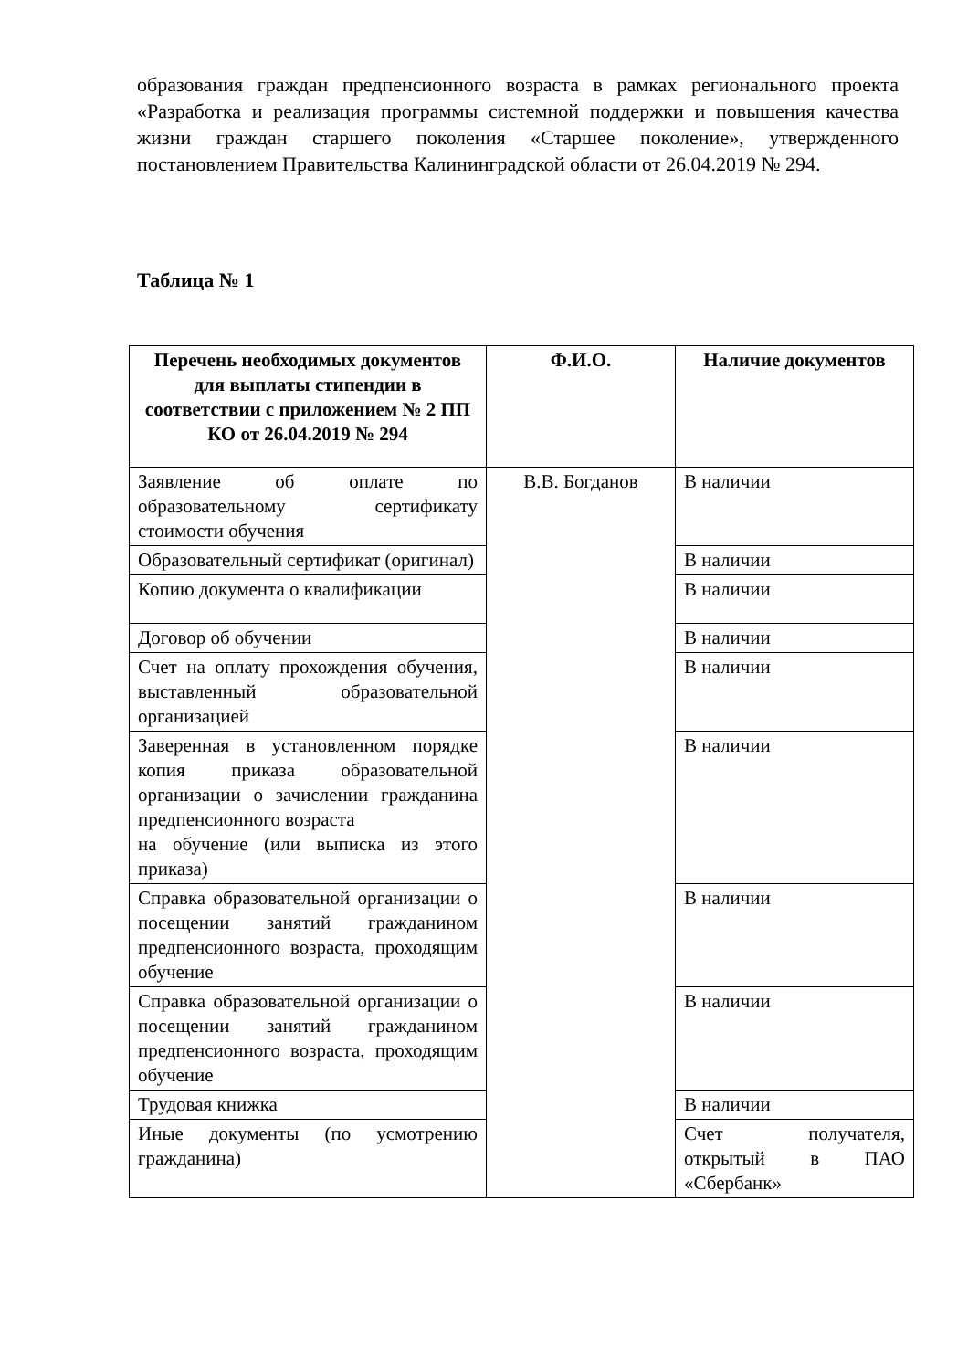образования граждан предпенсионного возраста в рамках регионального проекта «Разработка и реализация программы системной поддержки и повышения качества жизни граждан старшего поколения «Старшее поколение», утвержденного постановлением Правительства Калининградской области от 26.04.2019 № 294.
Таблица № 1
| Перечень необходимых документов для выплаты стипендии в соответствии с приложением № 2 ПП КО от 26.04.2019 № 294 | Ф.И.О. | Наличие документов |
| --- | --- | --- |
| Заявление об оплате по образовательному сертификату стоимости обучения | В.В. Богданов | В наличии |
| Образовательный сертификат (оригинал) | | В наличии |
| Копию документа о квалификации | | В наличии |
| Договор об обучении | | В наличии |
| Счет на оплату прохождения обучения, выставленный образовательной организацией | | В наличии |
| Заверенная в установленном порядке копия приказа образовательной организации о зачислении гражданина предпенсионного возраста на обучение (или выписка из этого приказа) | | В наличии |
| Справка образовательной организации о посещении занятий гражданином предпенсионного возраста, проходящим обучение | | В наличии |
| Справка образовательной организации о посещении занятий гражданином предпенсионного возраста, проходящим обучение | | В наличии |
| Трудовая книжка | | В наличии |
| Иные документы (по усмотрению гражданина) | | Счет получателя, открытый в ПАО «Сбербанк» |